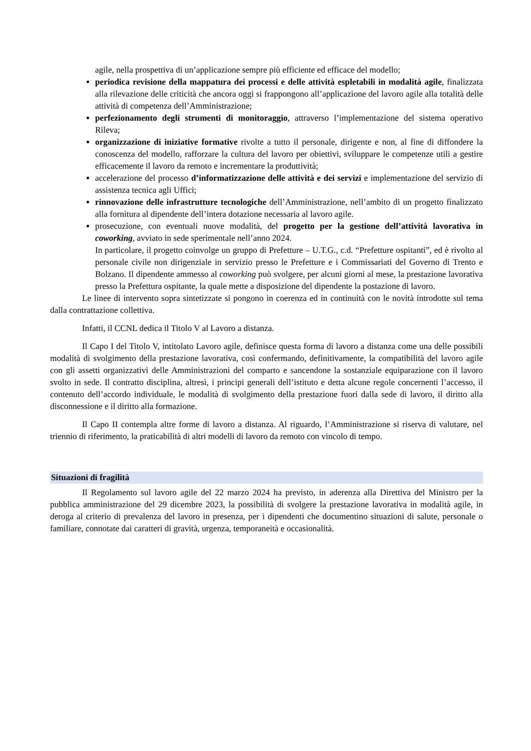agile, nella prospettiva di un’applicazione sempre più efficiente ed efficace del modello;
periodica revisione della mappatura dei processi e delle attività espletabili in modalità agile, finalizzata alla rilevazione delle criticità che ancora oggi si frappongono all’applicazione del lavoro agile alla totalità delle attività di competenza dell’Amministrazione;
perfezionamento degli strumenti di monitoraggio, attraverso l’implementazione del sistema operativo Rileva;
organizzazione di iniziative formative rivolte a tutto il personale, dirigente e non, al fine di diffondere la conoscenza del modello, rafforzare la cultura del lavoro per obiettivi, sviluppare le competenze utili a gestire efficacemente il lavoro da remoto e incrementare la produttività;
accelerazione del processo d’informatizzazione delle attività e dei servizi e implementazione del servizio di assistenza tecnica agli Uffici;
rinnovazione delle infrastrutture tecnologiche dell’Amministrazione, nell’ambito di un progetto finalizzato alla fornitura al dipendente dell’intera dotazione necessaria al lavoro agile.
prosecuzione, con eventuali nuove modalità, del progetto per la gestione dell’attività lavorativa in coworking, avviato in sede sperimentale nell’anno 2024.
In particolare, il progetto coinvolge un gruppo di Prefetture – U.T.G., c.d. “Prefetture ospitanti”, ed è rivolto al personale civile non dirigenziale in servizio presso le Prefetture e i Commissariati del Governo di Trento e Bolzano. Il dipendente ammesso al coworking può svolgere, per alcuni giorni al mese, la prestazione lavorativa presso la Prefettura ospitante, la quale mette a disposizione del dipendente la postazione di lavoro.
Le linee di intervento sopra sintetizzate si pongono in coerenza ed in continuità con le novità introdotte sul tema dalla contrattazione collettiva.
Infatti, il CCNL dedica il Titolo V al Lavoro a distanza.
Il Capo I del Titolo V, intitolato Lavoro agile, definisce questa forma di lavoro a distanza come una delle possibili modalità di svolgimento della prestazione lavorativa, così confermando, definitivamente, la compatibilità del lavoro agile con gli assetti organizzativi delle Amministrazioni del comparto e sancendone la sostanziale equiparazione con il lavoro svolto in sede. Il contratto disciplina, altresì, i principi generali dell’istituto e detta alcune regole concernenti l’accesso, il contenuto dell’accordo individuale, le modalità di svolgimento della prestazione fuori dalla sede di lavoro, il diritto alla disconnessione e il diritto alla formazione.
Il Capo II contempla altre forme di lavoro a distanza. Al riguardo, l’Amministrazione si riserva di valutare, nel triennio di riferimento, la praticabilità di altri modelli di lavoro da remoto con vincolo di tempo.
Situazioni di fragilità
Il Regolamento sul lavoro agile del 22 marzo 2024 ha previsto, in aderenza alla Direttiva del Ministro per la pubblica amministrazione del 29 dicembre 2023, la possibilità di svolgere la prestazione lavorativa in modalità agile, in deroga al criterio di prevalenza del lavoro in presenza, per i dipendenti che documentino situazioni di salute, personale o familiare, connotate dai caratteri di gravità, urgenza, temporaneità e occasionalità.